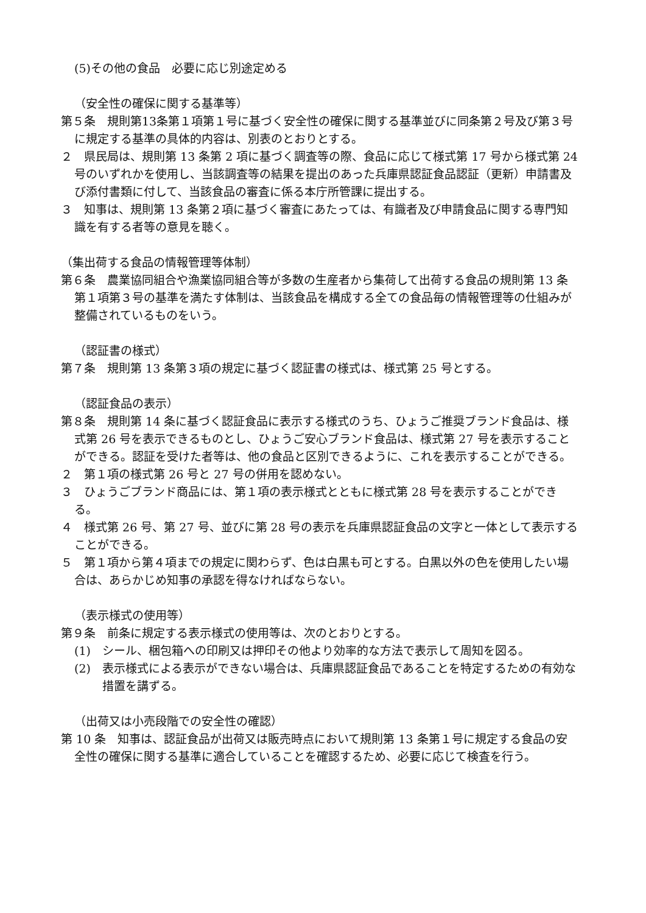(5)その他の食品　必要に応じ別途定める
（安全性の確保に関する基準等）
第５条　規則第13条第１項第１号に基づく安全性の確保に関する基準並びに同条第２号及び第３号に規定する基準の具体的内容は、別表のとおりとする。
２　県民局は、規則第 13 条第 2 項に基づく調査等の際、食品に応じて様式第 17 号から様式第 24 号のいずれかを使用し、当該調査等の結果を提出のあった兵庫県認証食品認証（更新）申請書及び添付書類に付して、当該食品の審査に係る本庁所管課に提出する。
３　知事は、規則第 13 条第２項に基づく審査にあたっては、有識者及び申請食品に関する専門知識を有する者等の意見を聴く。
（集出荷する食品の情報管理等体制）
第６条　農業協同組合や漁業協同組合等が多数の生産者から集荷して出荷する食品の規則第 13 条第１項第３号の基準を満たす体制は、当該食品を構成する全ての食品毎の情報管理等の仕組みが整備されているものをいう。
（認証書の様式）
第７条　規則第 13 条第３項の規定に基づく認証書の様式は、様式第 25 号とする。
（認証食品の表示）
第８条　規則第 14 条に基づく認証食品に表示する様式のうち、ひょうご推奨ブランド食品は、様式第 26 号を表示できるものとし、ひょうご安心ブランド食品は、様式第 27 号を表示することができる。認証を受けた者等は、他の食品と区別できるように、これを表示することができる。
２　第１項の様式第 26 号と 27 号の併用を認めない。
３　ひょうごブランド商品には、第１項の表示様式とともに様式第 28 号を表示することができる。
４　様式第 26 号、第 27 号、並びに第 28 号の表示を兵庫県認証食品の文字と一体として表示することができる。
５　第１項から第４項までの規定に関わらず、色は白黒も可とする。白黒以外の色を使用したい場合は、あらかじめ知事の承認を得なければならない。
（表示様式の使用等）
第９条　前条に規定する表示様式の使用等は、次のとおりとする。
(1)　シール、梱包箱への印刷又は押印その他より効率的な方法で表示して周知を図る。
(2)　表示様式による表示ができない場合は、兵庫県認証食品であることを特定するための有効な措置を講ずる。
（出荷又は小売段階での安全性の確認）
第 10 条　知事は、認証食品が出荷又は販売時点において規則第 13 条第１号に規定する食品の安全性の確保に関する基準に適合していることを確認するため、必要に応じて検査を行う。